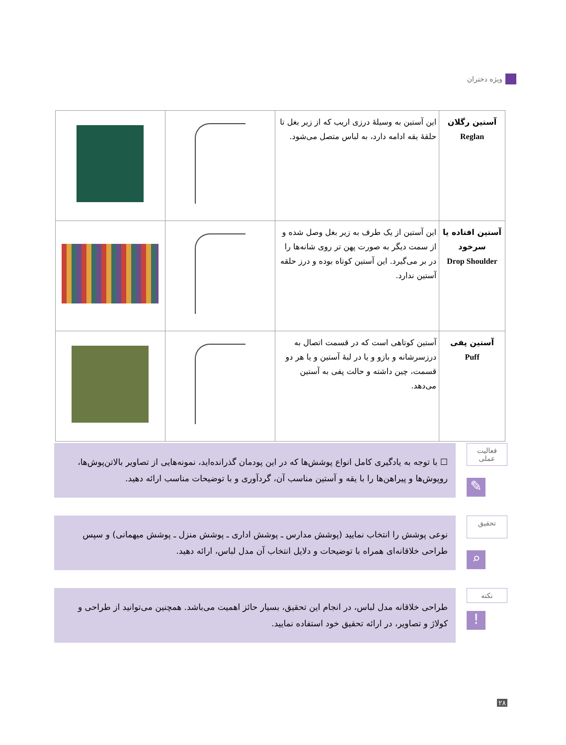ویژه دختران
| آستین رگلان Reglan | این آستین به وسیلهٔ درزی اریب که از زیر بغل تا حلقهٔ یقه ادامه دارد، به لباس متصل می‌شود. | | |
| آستین افتاده یا سرخود Drop Shoulder | این آستین از یک طرف به زیر بغل وصل شده و از سمت دیگر به صورت پهن تر روی شانه‌ها را در بر می‌گیرد. این آستین کوتاه بوده و درز حلقه آستین ندارد. | | |
| آستین پفی Puff | آستین کوتاهی است که در قسمت اتصال به درزسرشانه و بازو و یا در لبهٔ آستین و یا هر دو قسمت، چین داشته و حالت پفی به آستین می‌دهد. | | |
فعالیت
عملی
✎
☐ با توجه به یادگیری کامل انواع پوشش‌ها که در این پودمان گذرانده‌اید، نمونه‌هایی از تصاویر بالاتن‌پوش‌ها، روپوش‌ها و پیراهن‌ها را با یقه و آستین مناسب آن، گردآوری و با توضیحات مناسب ارائه دهید.
تحقیق
⌕
نوعی پوشش را انتخاب نمایید (پوشش مدارس ـ پوشش اداری ـ پوشش منزل ـ پوشش میهمانی) و سپس طراحی خلاقانه‌ای همراه با توضیحات و دلایل انتخاب آن مدل لباس، ارائه دهید.
نکته
!
طراحی خلاقانه مدل لباس، در انجام این تحقیق، بسیار حائز اهمیت می‌باشد. همچنین می‌توانید از طراحی و کولاژ و تصاویر، در ارائه تحقیق خود استفاده نمایید.
۲۸